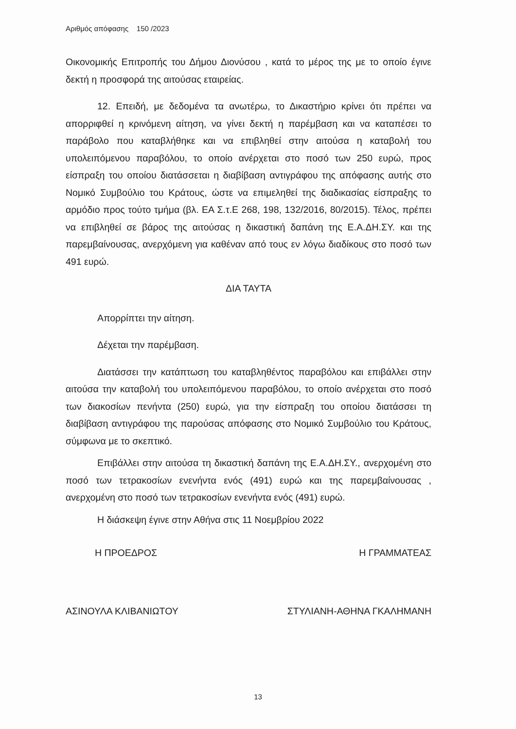Αριθμός απόφασης 150 /2023
Οικονομικής Επιτροπής του Δήμου Διονύσου , κατά το μέρος της με το οποίο έγινε δεκτή η προσφορά της αιτούσας εταιρείας.
12. Επειδή, με δεδομένα τα ανωτέρω, το Δικαστήριο κρίνει ότι πρέπει να απορριφθεί η κρινόμενη αίτηση, να γίνει δεκτή η παρέμβαση και να καταπέσει το παράβολο που καταβλήθηκε και να επιβληθεί στην αιτούσα η καταβολή του υπολειπόμενου παραβόλου, το οποίο ανέρχεται στο ποσό των 250 ευρώ, προς είσπραξη του οποίου διατάσσεται η διαβίβαση αντιγράφου της απόφασης αυτής στο Νομικό Συμβούλιο του Κράτους, ώστε να επιμεληθεί της διαδικασίας είσπραξης το αρμόδιο προς τούτο τμήμα (βλ. ΕΑ Σ.τ.Ε 268, 198, 132/2016, 80/2015). Τέλος, πρέπει να επιβληθεί σε βάρος της αιτούσας η δικαστική δαπάνη της Ε.Α.ΔΗ.ΣΥ. και της παρεμβαίνουσας, ανερχόμενη για καθέναν από τους εν λόγω διαδίκους στο ποσό των 491 ευρώ.
ΔΙΑ ΤΑΥΤΑ
Απορρίπτει την αίτηση.
Δέχεται την παρέμβαση.
Διατάσσει την κατάπτωση του καταβληθέντος παραβόλου και επιβάλλει στην αιτούσα την καταβολή του υπολειπόμενου παραβόλου, το οποίο ανέρχεται στο ποσό των διακοσίων πενήντα (250) ευρώ, για την είσπραξη του οποίου διατάσσει τη διαβίβαση αντιγράφου της παρούσας απόφασης στο Νομικό Συμβούλιο του Κράτους, σύμφωνα με το σκεπτικό.
Επιβάλλει στην αιτούσα τη δικαστική δαπάνη της Ε.Α.ΔΗ.ΣΥ., ανερχομένη στο ποσό των τετρακοσίων ενενήντα ενός (491) ευρώ και της παρεμβαίνουσας , ανερχομένη στο ποσό των τετρακοσίων ενενήντα ενός (491) ευρώ.
Η διάσκεψη έγινε στην Αθήνα στις 11 Νοεμβρίου 2022
Η ΠΡΟΕΔΡΟΣ
ΑΣΙΝΟΥΛΑ ΚΛΙΒΑΝΙΩΤΟΥ
Η ΓΡΑΜΜΑΤΕΑΣ
ΣΤΥΛΙΑΝΗ-ΑΘΗΝΑ ΓΚΑΛΗΜΑΝΗ
13